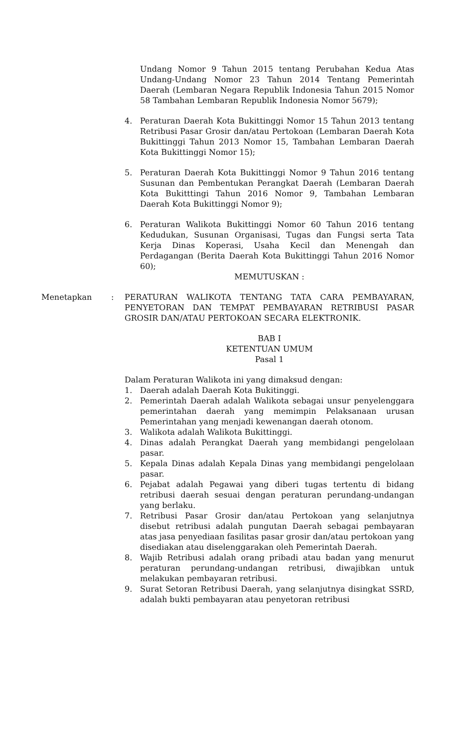Undang Nomor 9 Tahun 2015 tentang Perubahan Kedua Atas Undang-Undang Nomor 23 Tahun 2014 Tentang Pemerintah Daerah (Lembaran Negara Republik Indonesia Tahun 2015 Nomor 58 Tambahan Lembaran Republik Indonesia Nomor 5679);
4. Peraturan Daerah Kota Bukittinggi Nomor 15 Tahun 2013 tentang Retribusi Pasar Grosir dan/atau Pertokoan (Lembaran Daerah Kota Bukittinggi Tahun 2013 Nomor 15, Tambahan Lembaran Daerah Kota Bukittinggi Nomor 15);
5. Peraturan Daerah Kota Bukittinggi Nomor 9 Tahun 2016 tentang Susunan dan Pembentukan Perangkat Daerah (Lembaran Daerah Kota Bukitttingi Tahun 2016 Nomor 9, Tambahan Lembaran Daerah Kota Bukittinggi Nomor 9);
6. Peraturan Walikota Bukittinggi Nomor 60 Tahun 2016 tentang Kedudukan, Susunan Organisasi, Tugas dan Fungsi serta Tata Kerja Dinas Koperasi, Usaha Kecil dan Menengah dan Perdagangan (Berita Daerah Kota Bukittinggi Tahun 2016 Nomor 60);
MEMUTUSKAN :
Menetapkan : PERATURAN WALIKOTA TENTANG TATA CARA PEMBAYARAN, PENYETORAN DAN TEMPAT PEMBAYARAN RETRIBUSI PASAR GROSIR DAN/ATAU PERTOKOAN SECARA ELEKTRONIK.
BAB I
KETENTUAN UMUM
Pasal 1
Dalam Peraturan Walikota ini yang dimaksud dengan:
1. Daerah adalah Daerah Kota Bukitinggi.
2. Pemerintah Daerah adalah Walikota sebagai unsur penyelenggara pemerintahan daerah yang memimpin Pelaksanaan urusan Pemerintahan yang menjadi kewenangan daerah otonom.
3. Walikota adalah Walikota Bukittinggi.
4. Dinas adalah Perangkat Daerah yang membidangi pengelolaan pasar.
5. Kepala Dinas adalah Kepala Dinas yang membidangi pengelolaan pasar.
6. Pejabat adalah Pegawai yang diberi tugas tertentu di bidang retribusi daerah sesuai dengan peraturan perundang-undangan yang berlaku.
7. Retribusi Pasar Grosir dan/atau Pertokoan yang selanjutnya disebut retribusi adalah pungutan Daerah sebagai pembayaran atas jasa penyediaan fasilitas pasar grosir dan/atau pertokoan yang disediakan atau diselenggarakan oleh Pemerintah Daerah.
8. Wajib Retribusi adalah orang pribadi atau badan yang menurut peraturan perundang-undangan retribusi, diwajibkan untuk melakukan pembayaran retribusi.
9. Surat Setoran Retribusi Daerah, yang selanjutnya disingkat SSRD, adalah bukti pembayaran atau penyetoran retribusi